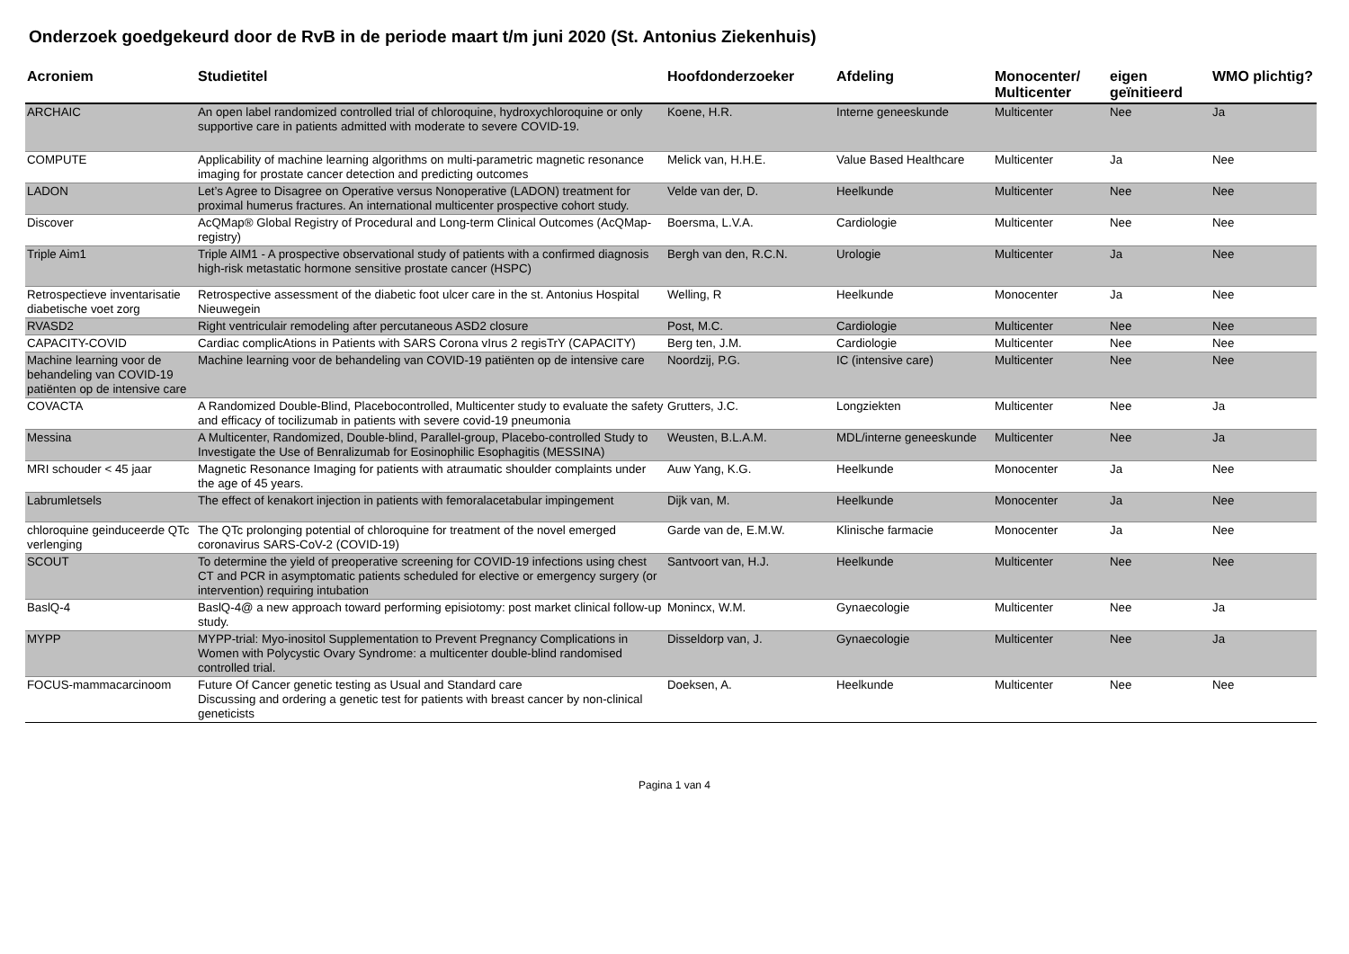Onderzoek goedgekeurd door de RvB in de periode maart t/m juni 2020 (St. Antonius Ziekenhuis)
| Acroniem | Studietitel | Hoofdonderzoeker | Afdeling | Monocenter/ Multicenter | eigen geïnitieerd | WMO plichtig? |
| --- | --- | --- | --- | --- | --- | --- |
| ARCHAIC | An open label randomized controlled trial of chloroquine, hydroxychloroquine or only supportive care in patients admitted with moderate to severe COVID-19. | Koene, H.R. | Interne geneeskunde | Multicenter | Nee | Ja |
| COMPUTE | Applicability of machine learning algorithms on multi-parametric magnetic resonance imaging for prostate cancer detection and predicting outcomes | Melick van, H.H.E. | Value Based Healthcare | Multicenter | Ja | Nee |
| LADON | Let’s Agree to Disagree on Operative versus Nonoperative (LADON) treatment for proximal humerus fractures. An international multicenter prospective cohort study. | Velde van der, D. | Heelkunde | Multicenter | Nee | Nee |
| Discover | AcQMap® Global Registry of Procedural and Long-term Clinical Outcomes (AcQMap-registry) | Boersma, L.V.A. | Cardiologie | Multicenter | Nee | Nee |
| Triple Aim1 | Triple AIM1 - A prospective observational study of patients with a confirmed diagnosis high-risk metastatic hormone sensitive prostate cancer (HSPC) | Bergh van den, R.C.N. | Urologie | Multicenter | Ja | Nee |
| Retrospectieve inventarisatie diabetische voet zorg | Retrospective assessment of the diabetic foot ulcer care in the st. Antonius Hospital Nieuwegein | Welling, R | Heelkunde | Monocenter | Ja | Nee |
| RVASD2 | Right ventriculair remodeling after percutaneous ASD2 closure | Post, M.C. | Cardiologie | Multicenter | Nee | Nee |
| CAPACITY-COVID | Cardiac complicAtions in Patients with SARS Corona vIrus 2 regisTrY (CAPACITY) | Berg ten, J.M. | Cardiologie | Multicenter | Nee | Nee |
| Machine learning voor de behandeling van COVID-19 patiënten op de intensive care | Machine learning voor de behandeling van COVID-19 patiënten op de intensive care | Noordzij, P.G. | IC (intensive care) | Multicenter | Nee | Nee |
| COVACTA | A Randomized Double-Blind, Placebocontrolled, Multicenter study to evaluate the safety and efficacy of tocilizumab in patients with severe covid-19 pneumonia | Grutters, J.C. | Longziekten | Multicenter | Nee | Ja |
| Messina | A Multicenter, Randomized, Double-blind, Parallel-group, Placebo-controlled Study to Investigate the Use of Benralizumab for Eosinophilic Esophagitis (MESSINA) | Weusten, B.L.A.M. | MDL/interne geneeskunde | Multicenter | Nee | Ja |
| MRI schouder < 45 jaar | Magnetic Resonance Imaging for patients with atraumatic shoulder complaints under the age of 45 years. | Auw Yang, K.G. | Heelkunde | Monocenter | Ja | Nee |
| Labrumletsels | The effect of kenakort injection in patients with femoralacetabular impingement | Dijk van, M. | Heelkunde | Monocenter | Ja | Nee |
| chloroquine geinduceerde QTc verlenging | The QTc prolonging potential of chloroquine for treatment of the novel emerged coronavirus SARS-CoV-2 (COVID-19) | Garde van de, E.M.W. | Klinische farmacie | Monocenter | Ja | Nee |
| SCOUT | To determine the yield of preoperative screening for COVID-19 infections using chest CT and PCR in asymptomatic patients scheduled for elective or emergency surgery (or intervention) requiring intubation | Santvoort van, H.J. | Heelkunde | Multicenter | Nee | Nee |
| BaslQ-4 | BaslQ-4@ a new approach toward performing episiotomy: post market clinical follow-up study. | Monincx, W.M. | Gynaecologie | Multicenter | Nee | Ja |
| MYPP | MYPP-trial: Myo-inositol Supplementation to Prevent Pregnancy Complications in Women with Polycystic Ovary Syndrome: a multicenter double-blind randomised controlled trial. | Disseldorp van, J. | Gynaecologie | Multicenter | Nee | Ja |
| FOCUS-mammacarcinoom | Future Of Cancer genetic testing as Usual and Standard care Discussing and ordering a genetic test for patients with breast cancer by non-clinical geneticists | Doeksen, A. | Heelkunde | Multicenter | Nee | Nee |
Pagina 1 van 4